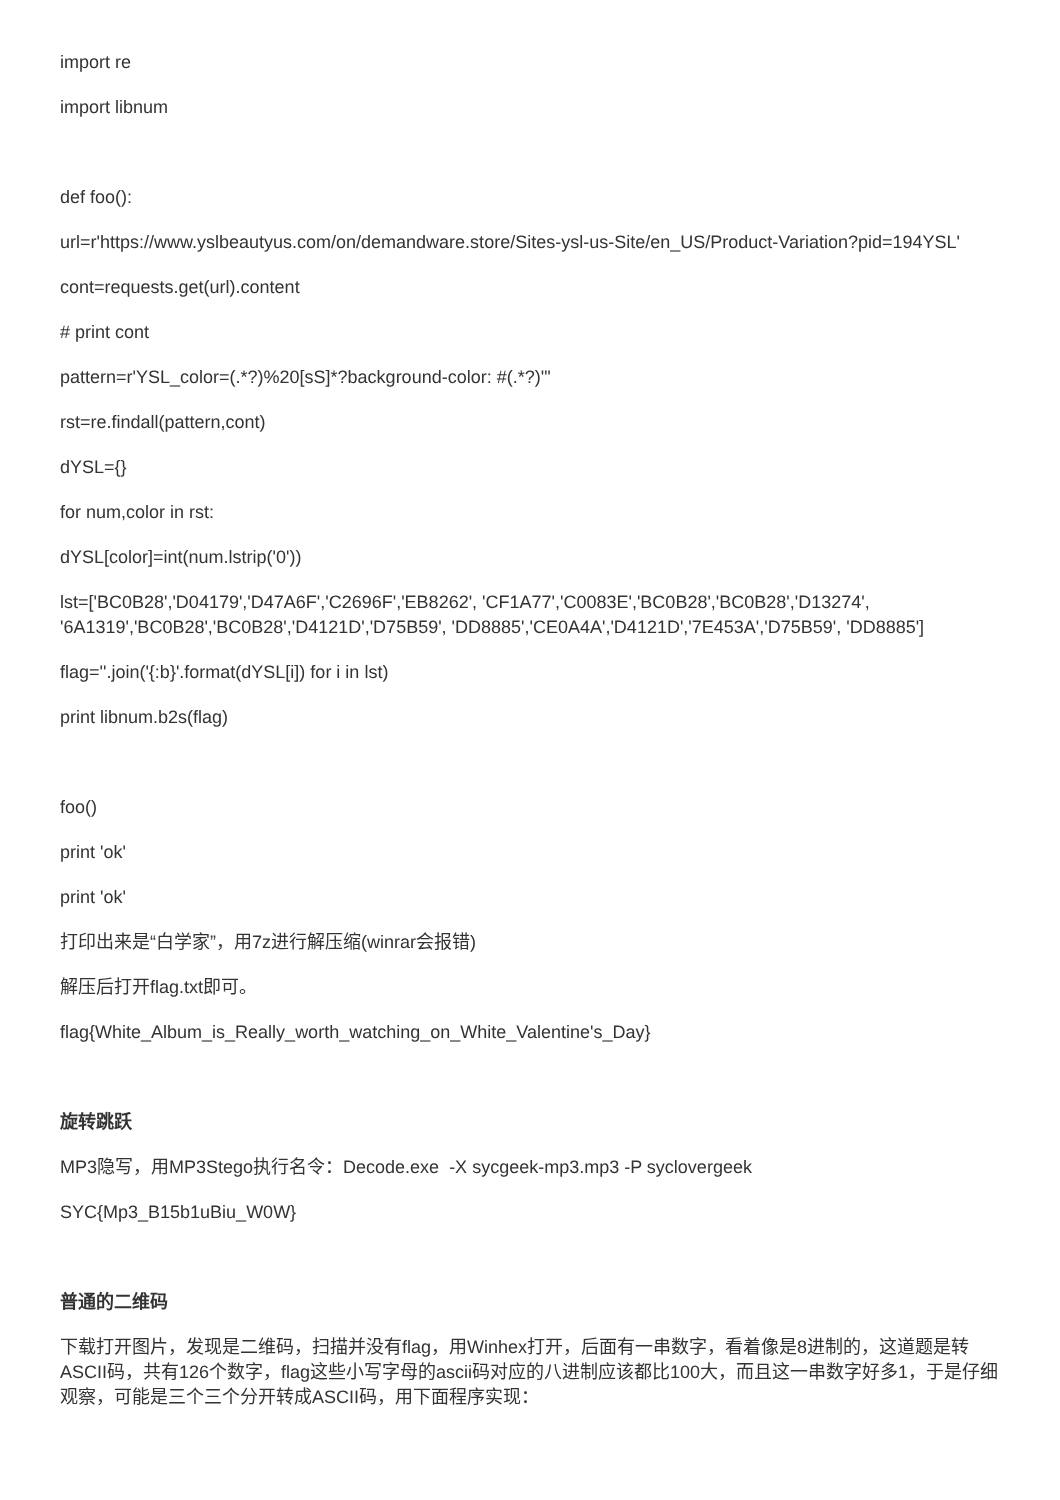import re
import libnum
def foo():
url=r'https://www.yslbeautyus.com/on/demandware.store/Sites-ysl-us-Site/en_US/Product-Variation?pid=194YSL'
cont=requests.get(url).content
# print cont
pattern=r'YSL_color=(.*?)%20[sS]*?background-color: #(.*?)'"
rst=re.findall(pattern,cont)
dYSL={}
for num,color in rst:
dYSL[color]=int(num.lstrip('0'))
lst=['BC0B28','D04179','D47A6F','C2696F','EB8262', 'CF1A77','C0083E','BC0B28','BC0B28','D13274', '6A1319','BC0B28','BC0B28','D4121D','D75B59', 'DD8885','CE0A4A','D4121D','7E453A','D75B59', 'DD8885']
flag=''.join('{:b}'.format(dYSL[i]) for i in lst)
print libnum.b2s(flag)
foo()
print 'ok'
print 'ok'
打印出来是“白学家”，用7z进行解压缩(winrar会报错)
解压后打开flag.txt即可。
flag{White_Album_is_Really_worth_watching_on_White_Valentine's_Day}
旋转跳跃
MP3隐写，用MP3Stego执行名令：Decode.exe -X sycgeek-mp3.mp3 -P syclovergeek
SYC{Mp3_B15b1uBiu_W0W}
普通的二维码
下载打开图片，发现是二维码，扫描并没有flag，用Winhex打开，后面有一串数字，看着像是8进制的，这道题是转ASCII码，共有126个数字，flag这些小写字母的ascii码对应的八进制应该都比100大，而且这一串数字好多1，于是仔细观察，可能是三个三个分开转成ASCII码，用下面程序实现：